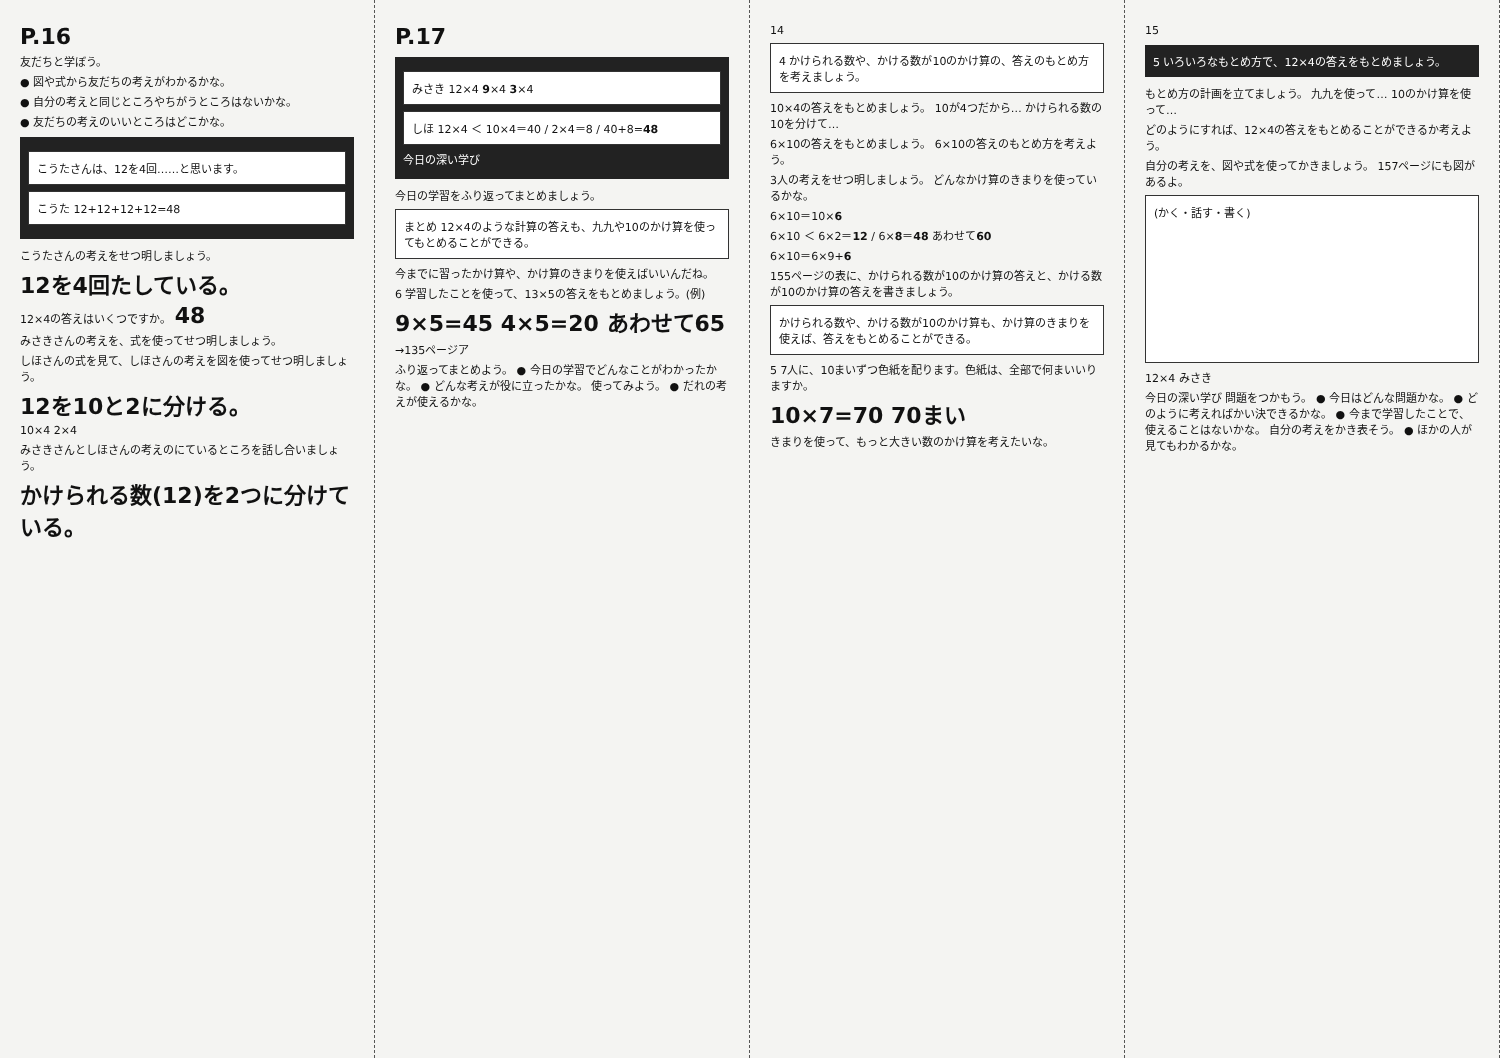P.16
友だちと学ぼう。
● 図や式から友だちの考えがわかるかな。
● 自分の考えと同じところやちがうところはないかな。
● 友だちの考えのいいところはどこかな。
こうたさんは、12を4回……と思います。
こうた 12+12+12+12=48
こうたさんの考えをせつ明しましょう。
12を4回たしている。
12×4の答えはいくつですか。 48
みさきさんの考えを、式を使ってせつ明しましょう。
しほさんの式を見て、しほさんの考えを図を使ってせつ明しましょう。
12を10と2に分ける。
10×4 2×4
みさきさんとしほさんの考えのにているところを話し合いましょう。
かけられる数(12)を2つに分けている。
P.17
みさき 12×4 9×4 3×4
しほ 12×4 ＜ 10×4＝40 / 2×4＝8 / 40+8=48
今日の深い学び
今日の学習をふり返ってまとめましょう。
まとめ 12×4のような計算の答えも、九九や10のかけ算を使ってもとめることができる。
今までに習ったかけ算や、かけ算のきまりを使えばいいんだね。
6 学習したことを使って、13×5の答えをもとめましょう。(例)
9×5=45 4×5=20 あわせて65
→135ページア
ふり返ってまとめよう。 ● 今日の学習でどんなことがわかったかな。 ● どんな考えが役に立ったかな。 使ってみよう。 ● だれの考えが使えるかな。
14
4 かけられる数や、かける数が10のかけ算の、答えのもとめ方を考えましょう。
10×4の答えをもとめましょう。 10が4つだから… かけられる数の10を分けて…
6×10の答えをもとめましょう。 6×10の答えのもとめ方を考えよう。
3人の考えをせつ明しましょう。 どんなかけ算のきまりを使っているかな。
6×10＝10×6
6×10 ＜ 6×2＝12 / 6×8＝48 あわせて60
6×10＝6×9+6
155ページの表に、かけられる数が10のかけ算の答えと、かける数が10のかけ算の答えを書きましょう。
かけられる数や、かける数が10のかけ算も、かけ算のきまりを使えば、答えをもとめることができる。
5 7人に、10まいずつ色紙を配ります。色紙は、全部で何まいいりますか。
10×7=70 70まい
きまりを使って、もっと大きい数のかけ算を考えたいな。
15
5 いろいろなもとめ方で、12×4の答えをもとめましょう。
もとめ方の計画を立てましょう。 九九を使って… 10のかけ算を使って…
どのようにすれば、12×4の答えをもとめることができるか考えよう。
自分の考えを、図や式を使ってかきましょう。 157ページにも図があるよ。
(かく・話す・書く)
12×4 みさき
今日の深い学び 問題をつかもう。 ● 今日はどんな問題かな。 ● どのように考えればかい決できるかな。 ● 今まで学習したことで、使えることはないかな。 自分の考えをかき表そう。 ● ほかの人が見てもわかるかな。